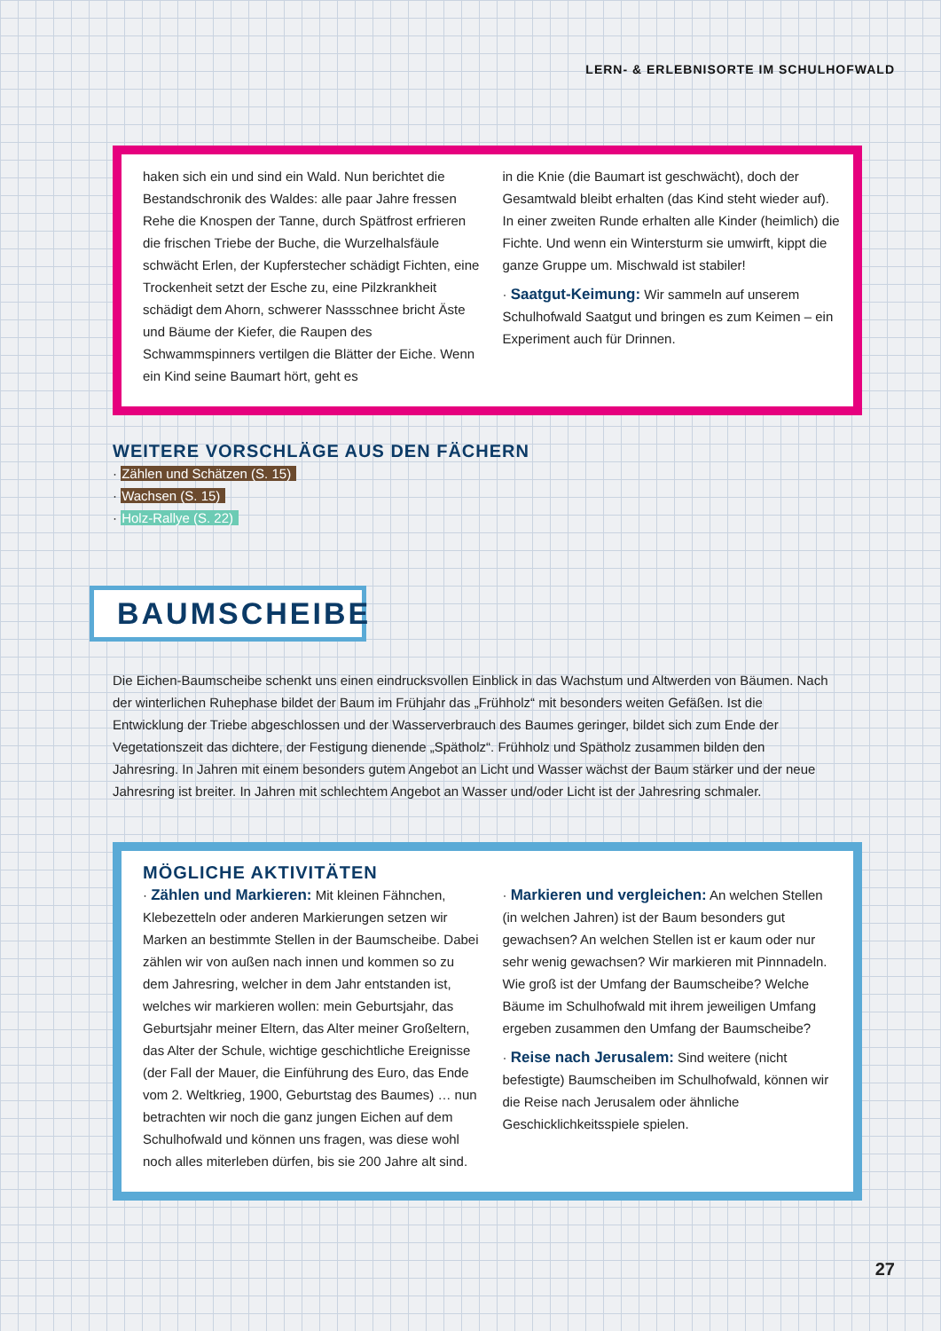LERN- & ERLEBNISORTE IM SCHULHOFWALD
haken sich ein und sind ein Wald. Nun berichtet die Bestandschronik des Waldes: alle paar Jahre fressen Rehe die Knospen der Tanne, durch Spätfrost erfrieren die frischen Triebe der Buche, die Wurzelhalsfäule schwächt Erlen, der Kupferstecher schädigt Fichten, eine Trockenheit setzt der Esche zu, eine Pilzkrankheit schädigt dem Ahorn, schwerer Nassschnee bricht Äste und Bäume der Kiefer, die Raupen des Schwammspinners vertilgen die Blätter der Eiche. Wenn ein Kind seine Baumart hört, geht es
in die Knie (die Baumart ist geschwächt), doch der Gesamtwald bleibt erhalten (das Kind steht wieder auf). In einer zweiten Runde erhalten alle Kinder (heimlich) die Fichte. Und wenn ein Wintersturm sie umwirft, kippt die ganze Gruppe um. Mischwald ist stabiler!
· Saatgut-Keimung: Wir sammeln auf unserem Schulhofwald Saatgut und bringen es zum Keimen – ein Experiment auch für Drinnen.
WEITERE VORSCHLÄGE AUS DEN FÄCHERN
· Zählen und Schätzen (S. 15)
· Wachsen (S. 15)
· Holz-Rallye (S. 22)
BAUMSCHEIBE
Die Eichen-Baumscheibe schenkt uns einen eindrucksvollen Einblick in das Wachstum und Altwerden von Bäumen. Nach der winterlichen Ruhephase bildet der Baum im Frühjahr das „Frühholz“ mit besonders weiten Gefäßen. Ist die Entwicklung der Triebe abgeschlossen und der Wasserverbrauch des Baumes geringer, bildet sich zum Ende der Vegetationszeit das dichtere, der Festigung dienende „Spätholz“. Frühholz und Spätholz zusammen bilden den Jahresring. In Jahren mit einem besonders gutem Angebot an Licht und Wasser wächst der Baum stärker und der neue Jahresring ist breiter. In Jahren mit schlechtem Angebot an Wasser und/oder Licht ist der Jahresring schmaler.
MÖGLICHE AKTIVITÄTEN
· Zählen und Markieren: Mit kleinen Fähnchen, Klebezetteln oder anderen Markierungen setzen wir Marken an bestimmte Stellen in der Baumscheibe. Dabei zählen wir von außen nach innen und kommen so zu dem Jahresring, welcher in dem Jahr entstanden ist, welches wir markieren wollen: mein Geburtsjahr, das Geburtsjahr meiner Eltern, das Alter meiner Großeltern, das Alter der Schule, wichtige geschichtliche Ereignisse (der Fall der Mauer, die Einführung des Euro, das Ende vom 2. Weltkrieg, 1900, Geburtstag des Baumes) … nun betrachten wir noch die ganz jungen Eichen auf dem Schulhofwald und können uns fragen, was diese wohl noch alles miterleben dürfen, bis sie 200 Jahre alt sind.
· Markieren und vergleichen: An welchen Stellen (in welchen Jahren) ist der Baum besonders gut gewachsen? An welchen Stellen ist er kaum oder nur sehr wenig gewachsen? Wir markieren mit Pinnnadeln. Wie groß ist der Umfang der Baumscheibe? Welche Bäume im Schulhofwald mit ihrem jeweiligen Umfang ergeben zusammen den Umfang der Baumscheibe?
· Reise nach Jerusalem: Sind weitere (nicht befestigte) Baumscheiben im Schulhofwald, können wir die Reise nach Jerusalem oder ähnliche Geschicklichkeitsspiele spielen.
27